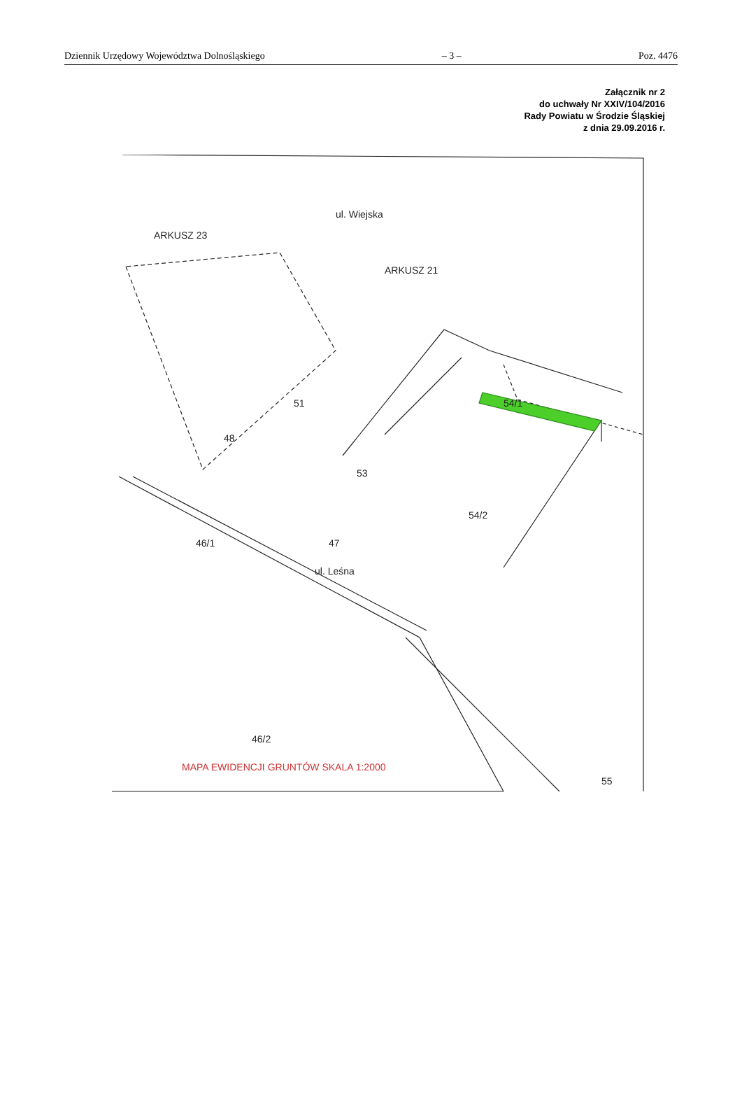Dziennik Urzędowy Województwa Dolnośląskiego – 3 – Poz. 4476
Załącznik nr 2
do uchwały Nr XXIV/104/2016
Rady Powiatu w Środzie Śląskiej
z dnia 29.09.2016 r.
ARKUSZ 21
ARKUSZ 23
51
53
54/2
54/1
47
46/1
46/2
ul. Wiejska
ul. Leśna
55
48
MAPA EWIDENCJI GRUNTÓW SKALA 1:2000